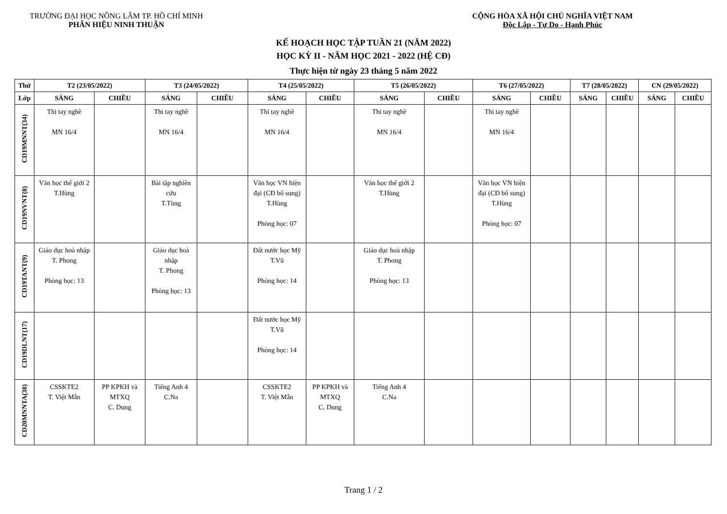TRƯỜNG ĐẠI HỌC NÔNG LÂM TP. HỒ CHÍ MINH
PHÂN HIỆU NINH THUẬN
CỘNG HÒA XÃ HỘI CHỦ NGHĨA VIỆT NAM
Độc Lập - Tự Do - Hạnh Phúc
KẾ HOẠCH HỌC TẬP TUẦN 21 (NĂM 2022)
HỌC KỲ II - NĂM HỌC 2021 - 2022 (HỆ CĐ)
Thực hiện từ ngày 23 tháng 5 năm 2022
| Thứ | T2 (23/05/2022) | | T3 (24/05/2022) | | T4 (25/05/2022) | | T5 (26/05/2022) | | T6 (27/05/2022) | | T7 (28/05/2022) | | CN (29/05/2022) | |
| --- | --- | --- | --- | --- | --- | --- | --- | --- | --- | --- | --- | --- | --- | --- |
| Lớp | SÁNG | CHIỀU | SÁNG | CHIỀU | SÁNG | CHIỀU | SÁNG | CHIỀU | SÁNG | CHIỀU | SÁNG | CHIỀU | SÁNG | CHIỀU |
| CD19MNNT(34) | Thi tay nghề MN 16/4 | | Thi tay nghề MN 16/4 | | Thi tay nghề MN 16/4 | | Thi tay nghề MN 16/4 | | Thi tay nghề MN 16/4 | | | | | |
| CD19NVNT(8) | Văn học thế giới 2 T.Hùng | | Bài tập nghiên cứu T.Tùng | | Văn học VN hiện đại (CĐ bổ sung) T.Hùng Phòng học: 07 | | Văn học thế giới 2 T.Hùng | | Văn học VN hiện đại (CĐ bổ sung) T.Hùng Phòng học: 07 | | | | | |
| CD19TANT(9) | Giáo dục hoà nhập T. Phong Phòng học: 13 | | Giáo dục hoà nhập T. Phong Phòng học: 13 | | Đất nước học Mỹ T.Vũ Phòng học: 14 | | Giáo dục hoà nhập T. Phong Phòng học: 13 | | | | | | | |
| CD19DLNT(17) | | | | | Đất nước học Mỹ T.Vũ Phòng học: 14 | | | | | | | | | |
| CD20MNNTA(38) | CSSKTE2 T. Việt Mẫn | PP KPKH và MTXQ C. Dung | Tiếng Anh 4 C.Na | | CSSKTE2 T. Việt Mẫn | PP KPKH và MTXQ C. Dung | Tiếng Anh 4 C.Na | | | | | | | |
Trang 1 / 2